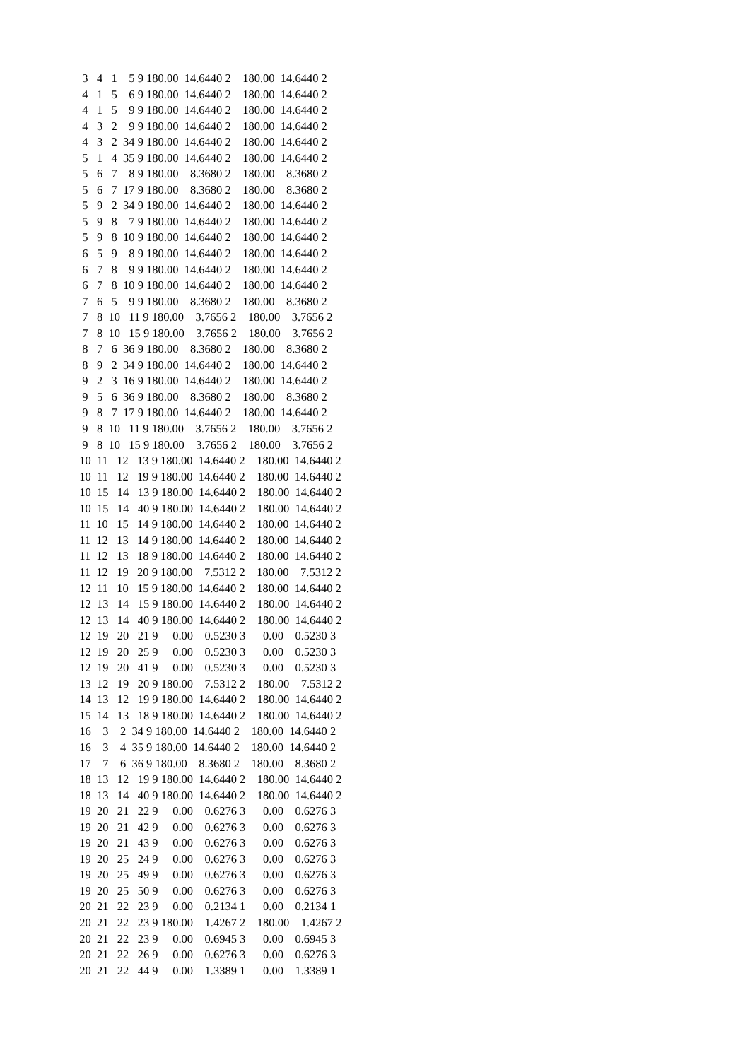3   4   1    5 9 180.00  14.6440 2    180.00  14.6440 2
  4   1   5    6 9 180.00  14.6440 2    180.00  14.6440 2
  4   1   5    9 9 180.00  14.6440 2    180.00  14.6440 2
  4   3   2    9 9 180.00  14.6440 2    180.00  14.6440 2
  4   3   2  34 9 180.00  14.6440 2    180.00  14.6440 2
  5   1   4  35 9 180.00  14.6440 2    180.00  14.6440 2
  5   6   7    8 9 180.00    8.3680 2    180.00    8.3680 2
  5   6   7  17 9 180.00    8.3680 2    180.00    8.3680 2
  5   9   2  34 9 180.00  14.6440 2    180.00  14.6440 2
  5   9   8    7 9 180.00  14.6440 2    180.00  14.6440 2
  5   9   8  10 9 180.00  14.6440 2    180.00  14.6440 2
  6   5   9    8 9 180.00  14.6440 2    180.00  14.6440 2
  6   7   8    9 9 180.00  14.6440 2    180.00  14.6440 2
  6   7   8  10 9 180.00  14.6440 2    180.00  14.6440 2
  7   6   5    9 9 180.00    8.3680 2    180.00    8.3680 2
  7   8  10   11 9 180.00    3.7656 2    180.00    3.7656 2
  7   8  10   15 9 180.00    3.7656 2    180.00    3.7656 2
  8   7   6  36 9 180.00    8.3680 2    180.00    8.3680 2
  8   9   2  34 9 180.00  14.6440 2    180.00  14.6440 2
  9   2   3  16 9 180.00  14.6440 2    180.00  14.6440 2
  9   5   6  36 9 180.00    8.3680 2    180.00    8.3680 2
  9   8   7  17 9 180.00  14.6440 2    180.00  14.6440 2
  9   8  10   11 9 180.00    3.7656 2    180.00    3.7656 2
  9   8  10   15 9 180.00    3.7656 2    180.00    3.7656 2
 10  11   12   13 9 180.00  14.6440 2    180.00  14.6440 2
 10  11   12   19 9 180.00  14.6440 2    180.00  14.6440 2
 10  15   14   13 9 180.00  14.6440 2    180.00  14.6440 2
 10  15   14   40 9 180.00  14.6440 2    180.00  14.6440 2
 11  10   15   14 9 180.00  14.6440 2    180.00  14.6440 2
 11  12   13   14 9 180.00  14.6440 2    180.00  14.6440 2
 11  12   13   18 9 180.00  14.6440 2    180.00  14.6440 2
 11  12   19   20 9 180.00    7.5312 2    180.00    7.5312 2
 12  11   10   15 9 180.00  14.6440 2    180.00  14.6440 2
 12  13   14   15 9 180.00  14.6440 2    180.00  14.6440 2
 12  13   14   40 9 180.00  14.6440 2    180.00  14.6440 2
 12  19   20   21 9     0.00    0.5230 3      0.00    0.5230 3
 12  19   20   25 9     0.00    0.5230 3      0.00    0.5230 3
 12  19   20   41 9     0.00    0.5230 3      0.00    0.5230 3
 13  12   19   20 9 180.00    7.5312 2    180.00    7.5312 2
 14  13   12   19 9 180.00  14.6440 2    180.00  14.6440 2
 15  14   13   18 9 180.00  14.6440 2    180.00  14.6440 2
 16    3    2  34 9 180.00  14.6440 2    180.00  14.6440 2
 16    3    4  35 9 180.00  14.6440 2    180.00  14.6440 2
 17    7    6  36 9 180.00    8.3680 2    180.00    8.3680 2
 18  13   12   19 9 180.00  14.6440 2    180.00  14.6440 2
 18  13   14   40 9 180.00  14.6440 2    180.00  14.6440 2
 19  20   21   22 9     0.00    0.6276 3      0.00    0.6276 3
 19  20   21   42 9     0.00    0.6276 3      0.00    0.6276 3
 19  20   21   43 9     0.00    0.6276 3      0.00    0.6276 3
 19  20   25   24 9     0.00    0.6276 3      0.00    0.6276 3
 19  20   25   49 9     0.00    0.6276 3      0.00    0.6276 3
 19  20   25   50 9     0.00    0.6276 3      0.00    0.6276 3
 20  21   22   23 9     0.00    0.2134 1      0.00    0.2134 1
 20  21   22   23 9 180.00    1.4267 2    180.00    1.4267 2
 20  21   22   23 9     0.00    0.6945 3      0.00    0.6945 3
 20  21   22   26 9     0.00    0.6276 3      0.00    0.6276 3
 20  21   22   44 9     0.00    1.3389 1      0.00    1.3389 1